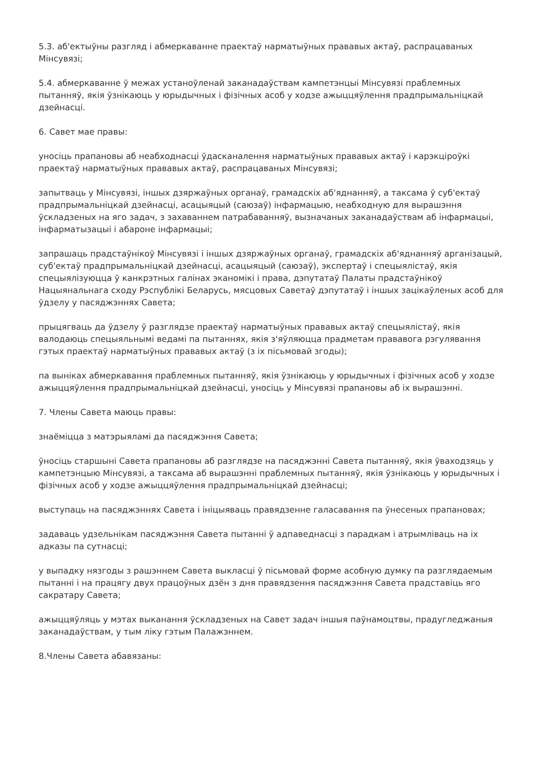5.3. аб'ектыўны разгляд і абмеркаванне праектаў нарматыўных прававых актаў, распрацаваных Мінсувязі;
5.4. абмеркаванне ў межах устаноўленай заканадаўствам кампетэнцыі Мінсувязі праблемных пытанняў, якія ўзнікаюць у юрыдычных і фізічных асоб у ходзе ажыццяўлення прадпрымальніцкай дзейнасці.
6. Савет мае правы:
уносіць прапановы аб неабходнасці ўдасканалення нарматыўных прававых актаў і карэкціроўкі праектаў нарматыўных прававых актаў, распрацаваных Мінсувязі;
запытваць у Мінсувязі, іншых дзяржаўных органаў, грамадскіх аб'яднанняў, а таксама ў суб'ектаў прадпрымальніцкай дзейнасці, асацыяцый (саюзаў) інфармацыю, неабходную для вырашэння ўскладзеных на яго задач, з захаваннем патрабаванняў, вызначаных заканадаўствам аб інфармацыі, інфарматызацыі і абароне інфармацыі;
запрашаць прадстаўнікоў Мінсувязі і іншых дзяржаўных органаў, грамадскіх аб'яднанняў арганізацый, суб'ектаў прадпрымальніцкай дзейнасці, асацыяцый (саюзаў), экспертаў і спецыялістаў, якія спецыялізуюцца ў канкрэтных галінах эканомікі і права, дэпутатаў Палаты прадстаўнікоў Нацыянальнага сходу Рэспублікі Беларусь, мясцовых Саветаў дэпутатаў і іншых зацікаўленых асоб для ўдзелу у пасяджэннях Савета;
прыцягваць да ўдзелу ў разглядзе праектаў нарматыўных прававых актаў спецыялістаў, якія валодаюць спецыяльнымі ведамі па пытаннях, якія з'яўляюцца прадметам прававога рэгулявання гэтых праектаў нарматыўных прававых актаў (з іх пісьмовай згоды);
па выніках абмеркавання праблемных пытанняў, якія ўзнікаюць у юрыдычных і фізічных асоб у ходзе ажыццяўлення прадпрымальніцкай дзейнасці, уносіць у Мінсувязі прапановы аб іх вырашэнні.
7. Члены Савета маюць правы:
знаёміцца з матэрыяламі да пасяджэння Савета;
ўносіць старшыні Савета прапановы аб разглядзе на пасяджэнні Савета пытанняў, якія ўваходзяць у кампетэнцыю Мінсувязі, а таксама аб вырашэнні праблемных пытанняў, якія ўзнікаюць у юрыдычных і фізічных асоб у ходзе ажыццяўлення прадпрымальніцкай дзейнасці;
выступаць на пасяджэннях Савета і ініцыяваць правядзенне галасавання па ўнесеных прапановах;
задаваць удзельнікам пасяджэння Савета пытанні ў адпаведнасці з парадкам і атрымліваць на іх адказы па сутнасці;
у выпадку нязгоды з рашэннем Савета выкласці ў пісьмовай форме асобную думку па разглядаемым пытанні і на працягу двух працоўных дзён з дня правядзення пасяджэння Савета прадставіць яго сакратару Савета;
ажыццяўляць у мэтах выканання ўскладзеных на Савет задач іншыя паўнамоцтвы, прадугледжаныя заканадаўствам, у тым ліку гэтым Палажэннем.
8.Члены Савета абавязаны: